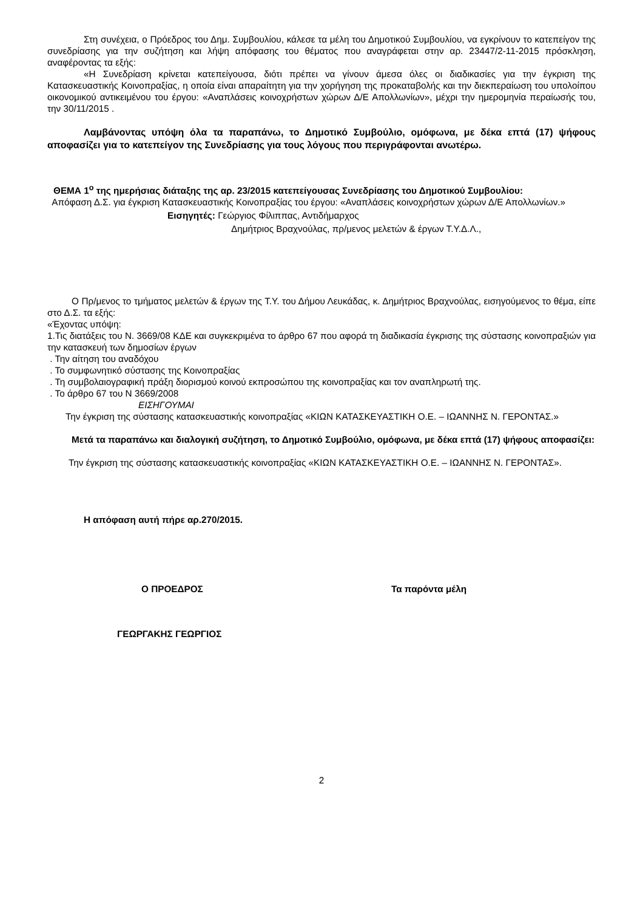Στη συνέχεια, ο Πρόεδρος του Δημ. Συμβουλίου, κάλεσε τα μέλη του Δημοτικού Συμβουλίου, να εγκρίνουν το κατεπείγον της συνεδρίασης για την συζήτηση και λήψη απόφασης του θέματος που αναγράφεται στην αρ. 23447/2-11-2015 πρόσκληση, αναφέροντας τα εξής:
«Η Συνεδρίαση κρίνεται κατεπείγουσα, διότι πρέπει να γίνουν άμεσα όλες οι διαδικασίες για την έγκριση της Κατασκευαστικής Κοινοπραξίας, η οποία είναι απαραίτητη για την χορήγηση της προκαταβολής και την διεκπεραίωση του υπολοίπου οικονομικού αντικειμένου του έργου: «Αναπλάσεις κοινοχρήστων χώρων Δ/Ε Απολλωνίων», μέχρι την ημερομηνία περαίωσής του, την 30/11/2015 .
Λαμβάνοντας υπόψη όλα τα παραπάνω, το Δημοτικό Συμβούλιο, ομόφωνα, με δέκα επτά (17) ψήφους αποφασίζει για το κατεπείγον της Συνεδρίασης για τους λόγους που περιγράφονται ανωτέρω.
ΘΕΜΑ 1<sup>ο</sup> της ημερήσιας διάταξης της αρ. 23/2015 κατεπείγουσας Συνεδρίασης του Δημοτικού Συμβουλίου:
Απόφαση Δ.Σ. για έγκριση Κατασκευαστικής Κοινοπραξίας του έργου: «Αναπλάσεις κοινοχρήστων χώρων Δ/Ε Απολλωνίων.»
Εισηγητές: Γεώργιος Φίλιππας, Αντιδήμαρχος
Δημήτριος Βραχνούλας, πρ/μενος μελετών & έργων Τ.Υ.Δ.Λ.,
Ο Πρ/μενος το τμήματος μελετών & έργων της Τ.Υ. του Δήμου Λευκάδας, κ. Δημήτριος Βραχνούλας, εισηγούμενος το θέμα, είπε στο Δ.Σ. τα εξής:
«Έχοντας υπόψη:
1.Τις διατάξεις του Ν. 3669/08 ΚΔΕ και συγκεκριμένα το άρθρο 67 που αφορά τη διαδικασία έγκρισης της σύστασης κοινοπραξιών για την κατασκευή των δημοσίων έργων
. Την αίτηση του αναδόχου
. Το συμφωνητικό σύστασης της Κοινοπραξίας
. Τη συμβολαιογραφική πράξη διορισμού κοινού εκπροσώπου της κοινοπραξίας και τον αναπληρωτή της.
. Το άρθρο 67 του Ν 3669/2008
ΕΙΣΗΓΟΥΜΑΙ
Την έγκριση της σύστασης κατασκευαστικής κοινοπραξίας «ΚΙΩΝ ΚΑΤΑΣΚΕΥΑΣΤΙΚΗ Ο.Ε. – ΙΩΑΝΝΗΣ Ν. ΓΕΡΟΝΤΑΣ.»
Μετά τα παραπάνω και διαλογική συζήτηση, το Δημοτικό Συμβούλιο, ομόφωνα, με δέκα επτά (17) ψήφους αποφασίζει:
Την έγκριση της σύστασης κατασκευαστικής κοινοπραξίας «ΚΙΩΝ ΚΑΤΑΣΚΕΥΑΣΤΙΚΗ Ο.Ε. – ΙΩΑΝΝΗΣ Ν. ΓΕΡΟΝΤΑΣ».
Η απόφαση αυτή πήρε αρ.270/2015.
Ο ΠΡΟΕΔΡΟΣ Τα παρόντα μέλη
ΓΕΩΡΓΑΚΗΣ ΓΕΩΡΓΙΟΣ
2